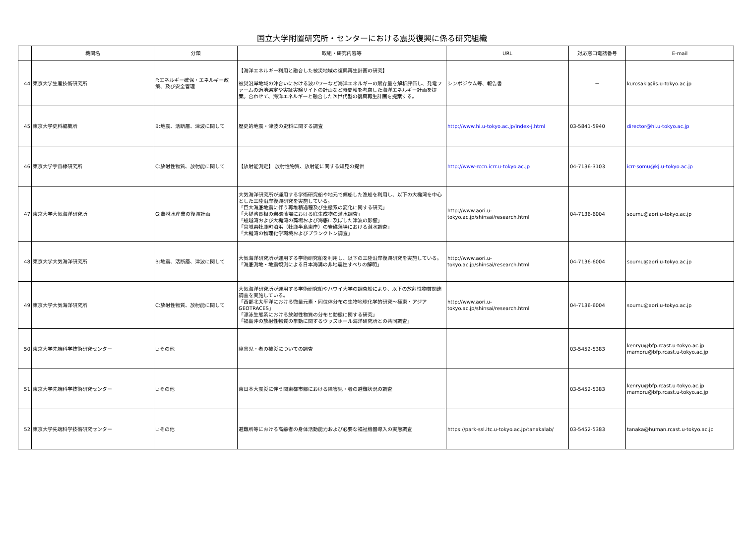国立大学附置研究所・センターにおける震災復興に係る研究組織
| | 機関名 | 分類 | 取組・研究内容等 | URL | 対応窓口電話番号 | E-mail |
| --- | --- | --- | --- | --- | --- | --- |
| 44 | 東京大学生産技術研究所 | F:エネルギー確保・エネルギー政策、及び安全管理 | 【海洋エネルギー利用と融合した被災地域の復興再生計画の研究】 被災沿岸地域の沖合いにおける波パワーなど海洋エネルギーの賦存量を解析評価し、発電ファームの適地選定や実証実験サイトの計画など時間軸を考慮した海洋エネルギー計画を提案。合わせて、海洋エネルギーと融合した次世代型の復興再生計画を提案する。 | シンポジウム等、報告書 | － | kurosaki@iis.u-tokyo.ac.jp |
| 45 | 東京大学史料編纂所 | B:地震、活断層、津波に関して | 歴史的地震・津波の史料に関する調査 | http://www.hi.u-tokyo.ac.jp/index-j.html | 03-5841-5940 | director@hi.u-tokyo.ac.jp |
| 46 | 東京大学宇宙線研究所 | C:放射性物質、放射能に関して | 【放射能測定】 放射性物質、放射能に関する知見の提供 | http://www-rccn.icrr.u-tokyo.ac.jp | 04-7136-3103 | icrr-somu@kj.u-tokyo.ac.jp |
| 47 | 東京大学大気海洋研究所 | G:農林水産業の復興計画 | 大気海洋研究所が運用する学術研究船や地元で傭船した漁船を利用し、以下の大槌湾を中心とした三陸沿岸復興研究を実施している。 「巨大海底地震に伴う再堆積過程及び生態系の変化に関する研究」 「大槌湾長根の岩礁藻場における底生成物の潜水調査」 「船越湾および大槌湾の藻場および海底に及ぼした津波の影響」 「宮城県牡鹿町泊浜（牡鹿半島東岸）の岩礁藻場における潜水調査」 「大槌湾の物理化学環境およびプランクトン調査」 | http://www.aori.u-tokyo.ac.jp/shinsai/research.html | 04-7136-6004 | soumu@aori.u-tokyo.ac.jp |
| 48 | 東京大学大気海洋研究所 | B:地震、活断層、津波に関して | 大気海洋研究所が運用する学術研究船を利用し、以下の三陸沿岸復興研究を実施している。 「海底測地・地震観測による日本海溝の非地震性すべりの解明」 | http://www.aori.u-tokyo.ac.jp/shinsai/research.html | 04-7136-6004 | soumu@aori.u-tokyo.ac.jp |
| 49 | 東京大学大気海洋研究所 | C:放射性物質、放射能に関して | 大気海洋研究所が運用する学術研究船やハワイ大学の調査船により、以下の放射性物質関連調査を実施している。 「西部北太平洋における微量元素・同位体分布の生物地球化学的研究～極東・アジアGEOTRACES」 「漂泳生態系における放射性物質の分布と動態に関する研究」 「福島沖の放射性物質の挙動に関するウッズホール海洋研究所との共同調査」 | http://www.aori.u-tokyo.ac.jp/shinsai/research.html | 04-7136-6004 | soumu@aori.u-tokyo.ac.jp |
| 50 | 東京大学先端科学技術研究センター | L:その他 | 障害児・者の被災についての調査 | | 03-5452-5383 | kenryu@bfp.rcast.u-tokyo.ac.jp mamoru@bfp.rcast.u-tokyo.ac.jp |
| 51 | 東京大学先端科学技術研究センター | L:その他 | 東日本大震災に伴う関東都市部における障害児・者の避難状況の調査 | | 03-5452-5383 | kenryu@bfp.rcast.u-tokyo.ac.jp mamoru@bfp.rcast.u-tokyo.ac.jp |
| 52 | 東京大学先端科学技術研究センター | L:その他 | 避難所等における高齢者の身体活動能力および必要な福祉機器導入の実態調査 | https://park-ssl.itc.u-tokyo.ac.jp/tanakalab/ | 03-5452-5383 | tanaka@human.rcast.u-tokyo.ac.jp |